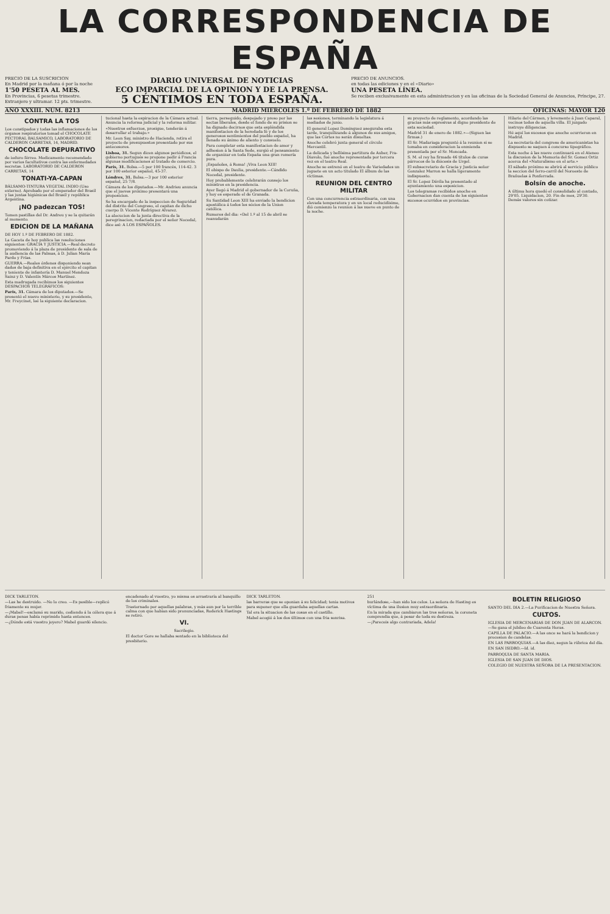LA CORRESPONDENCIA DE ESPAÑA
PRECIO DE LA SUSCRICION
En Madrid por la mañana ó por la noche
1'50 PESETA AL MES.
En Provincias, 6 pesetas trimestre.
Extranjero y ultramar. 12 pts. trimestre.
DIARIO UNIVERSAL DE NOTICIAS
ECO IMPARCIAL DE LA OPINION Y DE LA PRENSA.
5 CÉNTIMOS EN TODA ESPAÑA.
PRECIO DE ANUNCIOS.
en todas las ediciones y en el «Diario»
UNA PESETA LÍNEA.
Se reciben exclusivamente en esta administracion y en las oficinas de la Sociedad General de Anuncios, Príncipe, 27.
AÑO XXXIII. NÚM. 8213 MADRID MIERCOLES 1.º DE FEBRERO DE 1882 OFICINAS: MAYOR 120
CONTRA LA TOS
Los constipados y todas las inflamaciones de los órganos respiratorios tomad el CHOCOLATE PECTORAL BALSAMICO, LABORATORIO DE CALDERON CARRETAS, 14, MADRID.
CHOCOLATE DEPURATIVO
de ioduro férreo. Medicamento recomendado por varios facultativos contra las enfermedades secretas. LABORATORIO DE CALDERON CARRETAS, 14
TONATI-YA-CAPAN
BÁLSAMO-TINTURA VEGETAL INDIO (Uso externo). Aprobado por el emperador del Brasil y las juntas higiénicas del Brasil y república Argentina.
¡NO padezcan TOS!
Tomen pastillas del Dr. Andreu y se la quitarán al momento.
EDICION DE LA MAÑANA
DE HOY 1.º DE FEBRERO DE 1882.
La Gaceta de hoy publica las resoluciones siguientes: GRACIA Y JUSTICIA.—Real decreto promoviendo á la plaza de presidente de sala de la audiencia de las Palmas, á D. Julian María Pardo y Frías.
GUERRA.—Reales órdenes disponiendo sean dados de baja definitiva en el ejército el capitan y teniente de infantería D. Manuel Mendoza Sainz y D. Valentín Márcos Martínez.
Esta madrugada recibimos los siguientes DESPACHOS TELEGRÁFICOS:
París, 31. Cámara de los diputados.—Se presentó el nuevo ministerio, y su presidente, Mr. Freycinet, leé la siguiente declaracion.
tucional hasta la espiracion de la Cámara actual. Anuncia la reforma judicial y la reforma militar.
«Nuestros esfuerzos, prosigue, tenderán á desarrollar el trabajo.»
Mr. Leon Say, ministro de Hacienda, retira el proyecto de presupuestos presentado por sus antecesores.
Lisboa, 31. Segun dicen algunos periódicos, el gobierno portugués se propone pedir á Francia algunas modificaciones al tratado de comercio.
París, 31. Bolsa.—5 por 100 francés, 114-42. 3 por 100 esterior español, 45-37.
Lóndres, 31. Bolsa.—3 por 100 esterior español, 25 7/8.
Cámara de los diputados.—Mr. Andrieu anuncia que el jueves próximo presentará una proposicion.
Se ha encargado de la inspeccion de Seguridad del distrito del Congreso, el capitan de dicho cuerpo D. Vicente Rodríguez Alvarez.
La alocucion de la junta directiva de la peregrinacion, redactada por el señor Nocedal, dice así: A LOS ESPAÑOLES.
tierra, perseguido, despojado y preso por las sectas liberales, desde el fondo de su prision se ha dignado decirnos que esta espléndida manifestacion de la heredada fé y de los generosos sentimientos del pueblo español, ha llenado su ánimo de aliento y consuelo.
Para completar esta manifestacion de amor y adhesion á la Santa Sede, surgió el pensamiento de organizar en toda España una gran romería pura.
¡Españoles, á Roma! ¡Viva Leon XIII!
El obispo de Daulia, presidente.—Cándido Nocedal, presidente.
Hoy probablemente celebrarán consejo los ministros en la presidencia.
Ayer llegó á Madrid el gobernador de la Coruña, y hoy es esperado el de Granada.
Su Santidad Leon XIII ha enviado la bendicion apostólica á todos los sócios de la Union católica.
Rumores del dia: «Del 1.º al 15 de abril se reanudarán
las sesiones, terminando la legislatura á mediados de junio.
El general Lopez Dominguez aseguraba esta tarde, tranquilizando á algunos de sus amigos, que las Córtes no serán disueltas.
Anoche celebró junta general el círculo Mercantil.
La delicada y bellísima partitura de Auber, Fra-Diavolo, fué anoche representada por tercera vez en el teatro Real.
Anoche se estrenó en el teatro de Variedades un juguete en un acto titulado El álbum de las víctimas.
REUNION DEL CENTRO MILITAR
Con una concurrencia estraordinaria, con una elevada temperatura y en un local reducidísimo, dió comienzo la reunion á las nueve en punto de la noche.
su proyecto de reglamento, acordando las gracias más espresivas al digno presidente de esta sociedad.
Madrid 31 de enero de 1882.»—(Siguen las firmas.)
El Sr. Madariaga preguntó á la reunion si se tomaba en consideracion la enmienda presentada por el Sr. Moncada.
S. M. el rey ha firmado 46 títulos de curas párrocos de la diócesis de Urgel.
El subsecretario de Gracia y Justicia señor Gonzalez Marron se halla ligeramente indispuesto.
El Sr. Lopez Dávila ha presentado al ayuntamiento una esposicion.
Los telegramas recibidos anoche en Gobernacion dan cuenta de los siguientes sucesos ocurridos en provincias.
Hilario del Cármen, y levemente á Juan Caparal, vecinos todos de aquella villa. El juzgado instruye diligencias.
Hé aquí los sucesos que anoche ocurrieron en Madrid.
La secretaría del congreso de americanistas ha dispuesto se saquen á concurso tipográfico.
Esta noche á las nueve continuará en el Ateneo la discusion de la Memoria del Sr. Gomez Ortiz acerca del «Naturalismo en el arte.»
El sábado próximo se abrirá al servicio público la seccion del ferro-carril del Noroeste de Brañuelas á Ponferrada.
Bolsín de anoche.
A última hora quedó el consolidado al contado, 29'05. Liquidacion, 20. Fin de mes, 29'30. Demás valores sin cotizar.
DICK TARLETON.
—Las he destruido. —No lo creo. —Es posible—replicó friamente su mujer.
—¡Mabel!—esclamó su marido, cediendo á la cólera que á duras penas había reprimido hasta entonces.
—¿Dónde está vuestro joyero? Mabel guardó silencio.
encadenado al vuestro, yo misma os arrastraría al banquillo de los criminales.
Trastornado por aquellas palabras, y más aun por la terrible calma con que habian sido pronunciadas, Roderick Hastings se retiró.
VI.
Sacrilegio.
El doctor Gore se hallaba sentado en la biblioteca del presbiterio.
DICK TARLETON.
las barreras que se oponian á su felicidad; tenia motivos para suponer que ella guardaba aquellas cartas.
Tal era la situacion de las cosas en el castillo.
Mabel acogió á los dos últimos con una fria sonrisa.
251
burlándose,—han sido los celos. La señora de Hasting es víctima de una ilusion muy estraordinaria.
En la mirada que cambiaron las tres señoras, la coroneta comprendia que, á pesar de toda su destreza.
—¡Pareceis algo contrariada, Adela!
BOLETIN RELIGIOSO
SANTO DEL DIA 2.—La Purificacion de Nuestra Señora.
CULTOS.
IGLESIA DE MERCENARIAS DE DON JUAN DE ALARCON.—Se gana el jubileo de Cuarenta Horas.
CAPILLA DE PALACIO.—A las once se hará la bendicion y procesion de candelas.
EN LAS PARROQUIAS.—A las diez, segun la rúbrica del día.
EN SAN ISIDRO.—Id. id.
PARROQUIA DE SANTA MARIA.
IGLESIA DE SAN JUAN DE DIOS.
COLEGIO DE NUESTRA SEÑORA DE LA PRESENTACION.